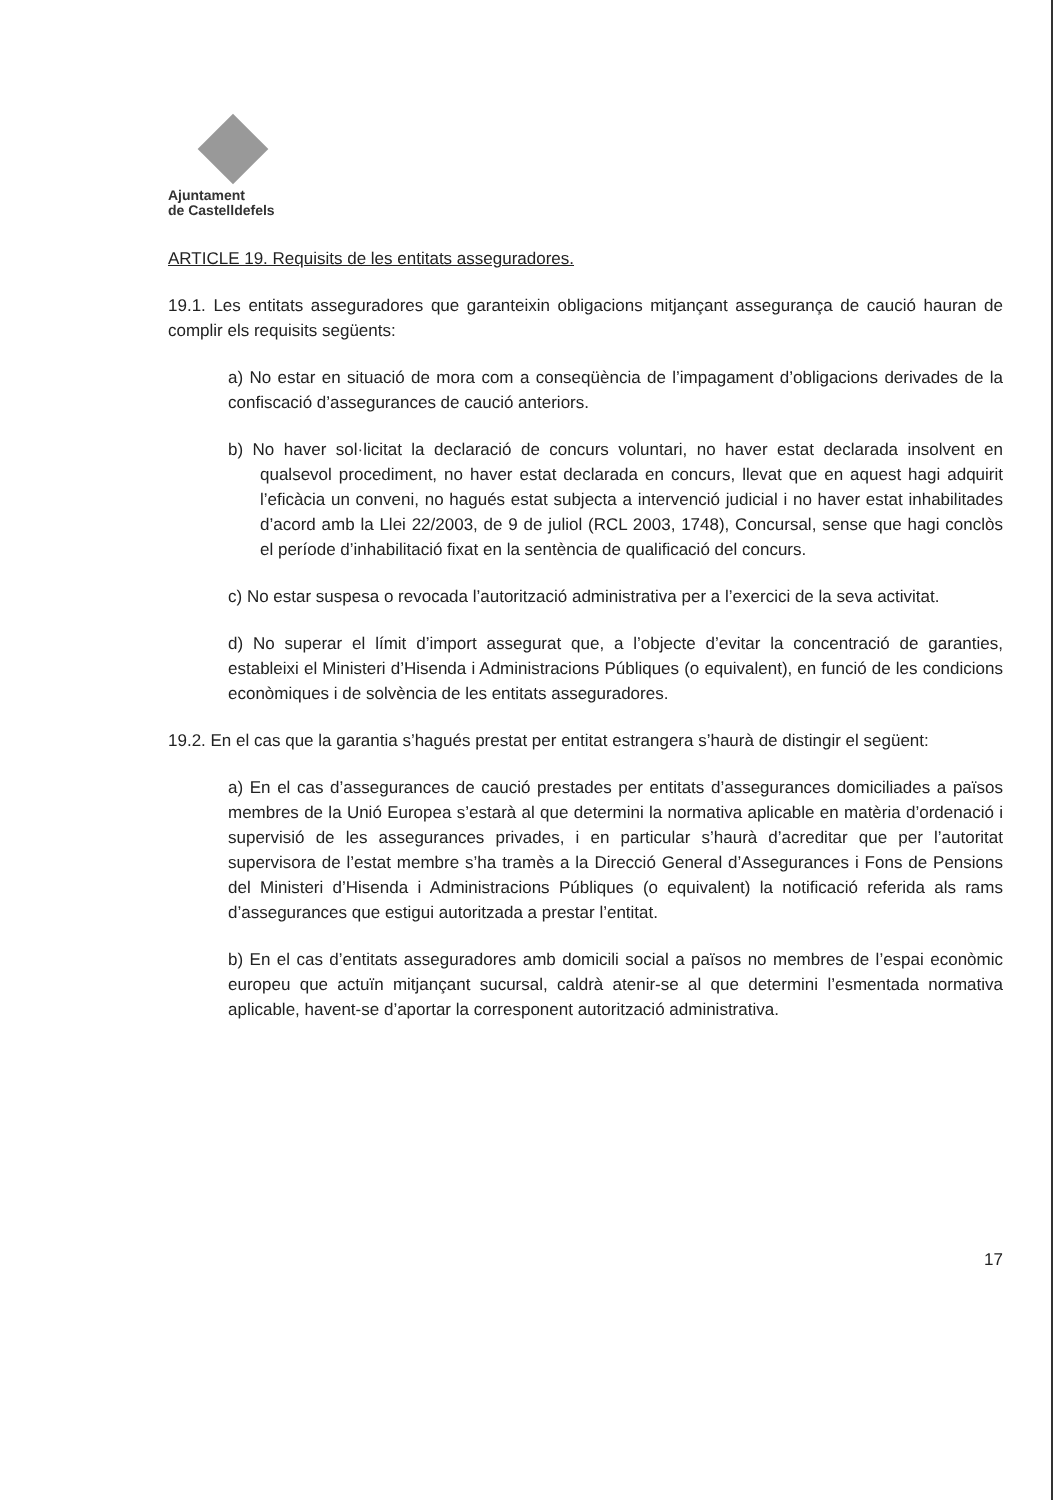Ajuntament
de Castelldefels
ARTICLE 19. Requisits de les entitats asseguradores.
19.1. Les entitats asseguradores que garanteixin obligacions mitjançant assegurança de caució hauran de complir els requisits següents:
a) No estar en situació de mora com a conseqüència de l’impagament d’obligacions derivades de la confiscació d’assegurances de caució anteriors.
b) No haver sol·licitat la declaració de concurs voluntari, no haver estat declarada insolvent en qualsevol procediment, no haver estat declarada en concurs, llevat que en aquest hagi adquirit l’eficàcia un conveni, no hagués estat subjecta a intervenció judicial i no haver estat inhabilitades d’acord amb la Llei 22/2003, de 9 de juliol (RCL 2003, 1748), Concursal, sense que hagi conclòs el període d’inhabilitació fixat en la sentència de qualificació del concurs.
c) No estar suspesa o revocada l’autorització administrativa per a l’exercici de la seva activitat.
d) No superar el límit d’import assegurat que, a l’objecte d’evitar la concentració de garanties, estableixi el Ministeri d’Hisenda i Administracions Públiques (o equivalent), en funció de les condicions econòmiques i de solvència de les entitats asseguradores.
19.2. En el cas que la garantia s’hagués prestat per entitat estrangera s’haurà de distingir el següent:
a) En el cas d’assegurances de caució prestades per entitats d’assegurances domiciliades a països membres de la Unió Europea s’estarà al que determini la normativa aplicable en matèria d’ordenació i supervisió de les assegurances privades, i en particular s’haurà d’acreditar que per l’autoritat supervisora de l’estat membre s’ha tramès a la Direcció General d’Assegurances i Fons de Pensions del Ministeri d’Hisenda i Administracions Públiques (o equivalent) la notificació referida als rams d’assegurances que estigui autoritzada a prestar l’entitat.
b) En el cas d’entitats asseguradores amb domicili social a països no membres de l’espai econòmic europeu que actuïn mitjançant sucursal, caldrà atenir-se al que determini l’esmentada normativa aplicable, havent-se d’aportar la corresponent autorització administrativa.
17